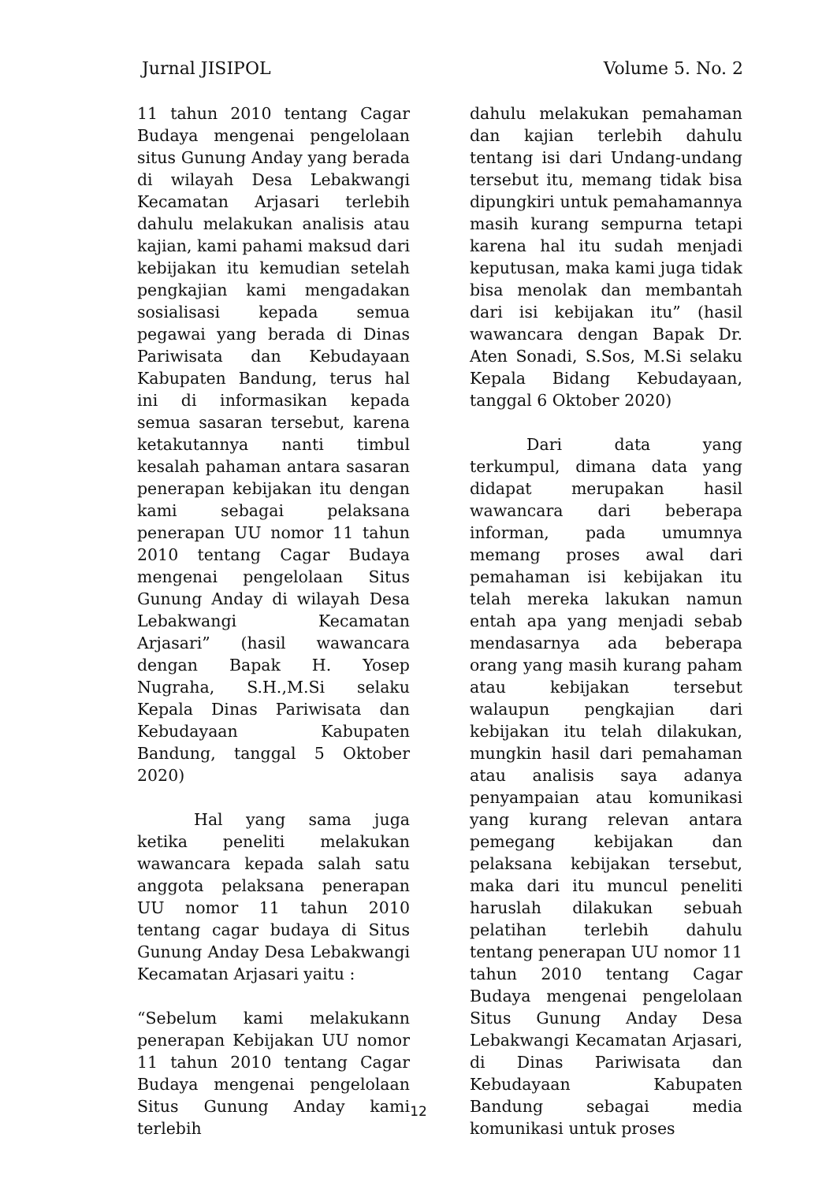Jurnal JISIPOL Volume 5. No. 2
11 tahun 2010 tentang Cagar Budaya mengenai pengelolaan situs Gunung Anday yang berada di wilayah Desa Lebakwangi Kecamatan Arjasari terlebih dahulu melakukan analisis atau kajian, kami pahami maksud dari kebijakan itu kemudian setelah pengkajian kami mengadakan sosialisasi kepada semua pegawai yang berada di Dinas Pariwisata dan Kebudayaan Kabupaten Bandung, terus hal ini di informasikan kepada semua sasaran tersebut, karena ketakutannya nanti timbul kesalah pahaman antara sasaran penerapan kebijakan itu dengan kami sebagai pelaksana penerapan UU nomor 11 tahun 2010 tentang Cagar Budaya mengenai pengelolaan Situs Gunung Anday di wilayah Desa Lebakwangi Kecamatan Arjasari” (hasil wawancara dengan Bapak H. Yosep Nugraha, S.H.,M.Si selaku Kepala Dinas Pariwisata dan Kebudayaan Kabupaten Bandung, tanggal 5 Oktober 2020)
Hal yang sama juga ketika peneliti melakukan wawancara kepada salah satu anggota pelaksana penerapan UU nomor 11 tahun 2010 tentang cagar budaya di Situs Gunung Anday Desa Lebakwangi Kecamatan Arjasari yaitu :
“Sebelum kami melakukann penerapan Kebijakan UU nomor 11 tahun 2010 tentang Cagar Budaya mengenai pengelolaan Situs Gunung Anday kami terlebih
dahulu melakukan pemahaman dan kajian terlebih dahulu tentang isi dari Undang-undang tersebut itu, memang tidak bisa dipungkiri untuk pemahamannya masih kurang sempurna tetapi karena hal itu sudah menjadi keputusan, maka kami juga tidak bisa menolak dan membantah dari isi kebijakan itu” (hasil wawancara dengan Bapak Dr. Aten Sonadi, S.Sos, M.Si selaku Kepala Bidang Kebudayaan, tanggal 6 Oktober 2020)
Dari data yang terkumpul, dimana data yang didapat merupakan hasil wawancara dari beberapa informan, pada umumnya memang proses awal dari pemahaman isi kebijakan itu telah mereka lakukan namun entah apa yang menjadi sebab mendasarnya ada beberapa orang yang masih kurang paham atau kebijakan tersebut walaupun pengkajian dari kebijakan itu telah dilakukan, mungkin hasil dari pemahaman atau analisis saya adanya penyampaian atau komunikasi yang kurang relevan antara pemegang kebijakan dan pelaksana kebijakan tersebut, maka dari itu muncul peneliti haruslah dilakukan sebuah pelatihan terlebih dahulu tentang penerapan UU nomor 11 tahun 2010 tentang Cagar Budaya mengenai pengelolaan Situs Gunung Anday Desa Lebakwangi Kecamatan Arjasari, di Dinas Pariwisata dan Kebudayaan Kabupaten Bandung sebagai media komunikasi untuk proses
12